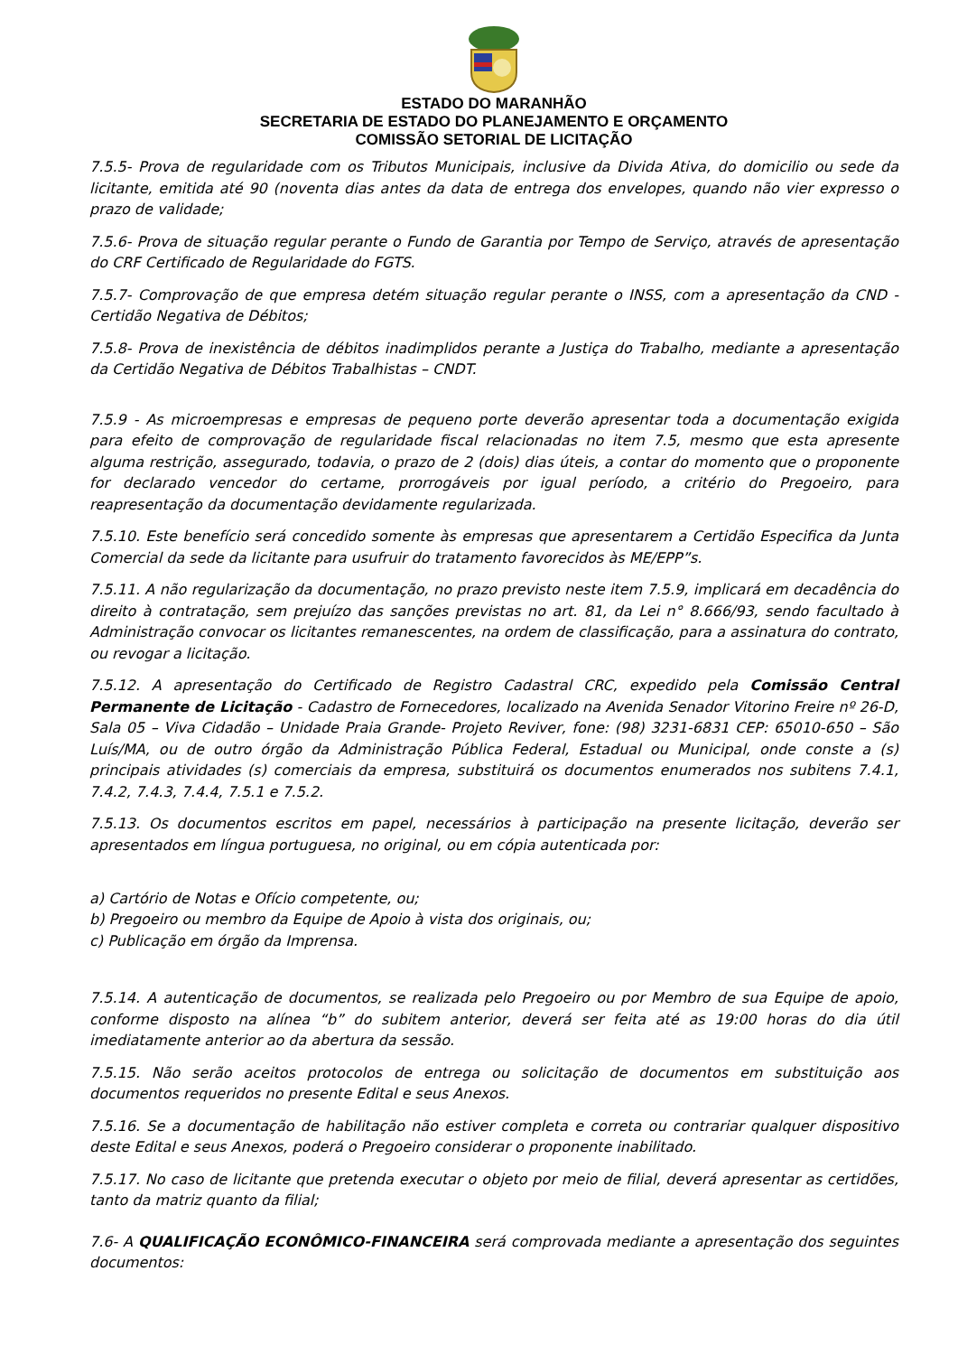ESTADO DO MARANHÃO
SECRETARIA DE ESTADO DO PLANEJAMENTO E ORÇAMENTO
COMISSÃO SETORIAL DE LICITAÇÃO
7.5.5- Prova de regularidade com os Tributos Municipais, inclusive da Divida Ativa, do domicilio ou sede da licitante, emitida até 90 (noventa dias antes da data de entrega dos envelopes, quando não vier expresso o prazo de validade;
7.5.6- Prova de situação regular perante o Fundo de Garantia por Tempo de Serviço, através de apresentação do CRF Certificado de Regularidade do FGTS.
7.5.7- Comprovação de que empresa detém situação regular perante o INSS, com a apresentação da CND - Certidão Negativa de Débitos;
7.5.8- Prova de inexistência de débitos inadimplidos perante a Justiça do Trabalho, mediante a apresentação da Certidão Negativa de Débitos Trabalhistas – CNDT.
7.5.9 - As microempresas e empresas de pequeno porte deverão apresentar toda a documentação exigida para efeito de comprovação de regularidade fiscal relacionadas no item 7.5, mesmo que esta apresente alguma restrição, assegurado, todavia, o prazo de 2 (dois) dias úteis, a contar do momento que o proponente for declarado vencedor do certame, prorrogáveis por igual período, a critério do Pregoeiro, para reapresentação da documentação devidamente regularizada.
7.5.10. Este benefício será concedido somente às empresas que apresentarem a Certidão Especifica da Junta Comercial da sede da licitante para usufruir do tratamento favorecidos às ME/EPP”s.
7.5.11. A não regularização da documentação, no prazo previsto neste item 7.5.9, implicará em decadência do direito à contratação, sem prejuízo das sanções previstas no art. 81, da Lei n° 8.666/93, sendo facultado à Administração convocar os licitantes remanescentes, na ordem de classificação, para a assinatura do contrato, ou revogar a licitação.
7.5.12. A apresentação do Certificado de Registro Cadastral CRC, expedido pela Comissão Central Permanente de Licitação - Cadastro de Fornecedores, localizado na Avenida Senador Vitorino Freire nº 26-D, Sala 05 – Viva Cidadão – Unidade Praia Grande- Projeto Reviver, fone: (98) 3231-6831 CEP: 65010-650 – São Luís/MA, ou de outro órgão da Administração Pública Federal, Estadual ou Municipal, onde conste a (s) principais atividades (s) comerciais da empresa, substituirá os documentos enumerados nos subitens 7.4.1, 7.4.2, 7.4.3, 7.4.4, 7.5.1 e 7.5.2.
7.5.13. Os documentos escritos em papel, necessários à participação na presente licitação, deverão ser apresentados em língua portuguesa, no original, ou em cópia autenticada por:
a) Cartório de Notas e Ofício competente, ou;
b) Pregoeiro ou membro da Equipe de Apoio à vista dos originais, ou;
c) Publicação em órgão da Imprensa.
7.5.14. A autenticação de documentos, se realizada pelo Pregoeiro ou por Membro de sua Equipe de apoio, conforme disposto na alínea “b” do subitem anterior, deverá ser feita até as 19:00 horas do dia útil imediatamente anterior ao da abertura da sessão.
7.5.15. Não serão aceitos protocolos de entrega ou solicitação de documentos em substituição aos documentos requeridos no presente Edital e seus Anexos.
7.5.16. Se a documentação de habilitação não estiver completa e correta ou contrariar qualquer dispositivo deste Edital e seus Anexos, poderá o Pregoeiro considerar o proponente inabilitado.
7.5.17. No caso de licitante que pretenda executar o objeto por meio de filial, deverá apresentar as certidões, tanto da matriz quanto da filial;
7.6- A QUALIFICAÇÃO ECONÔMICO-FINANCEIRA será comprovada mediante a apresentação dos seguintes documentos: